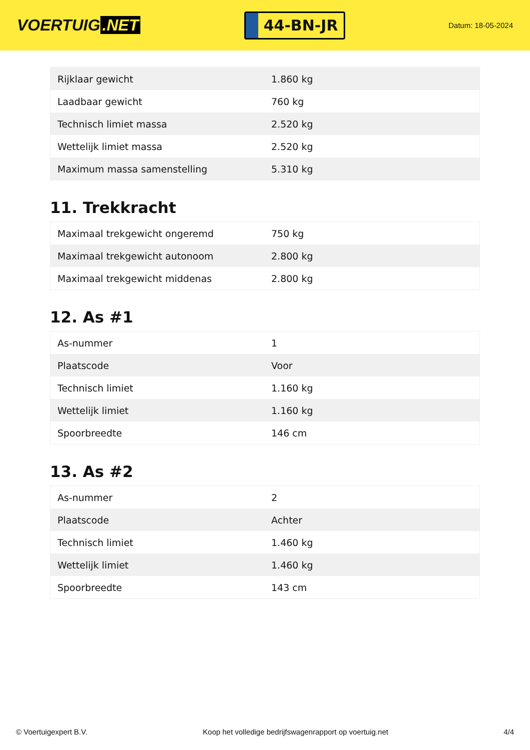VOERTUIG.NET
44-BN-JR
Datum: 18-05-2024
| Rijklaar gewicht | 1.860 kg |
| Laadbaar gewicht | 760 kg |
| Technisch limiet massa | 2.520 kg |
| Wettelijk limiet massa | 2.520 kg |
| Maximum massa samenstelling | 5.310 kg |
11. Trekkracht
| Maximaal trekgewicht ongeremd | 750 kg |
| Maximaal trekgewicht autonoom | 2.800 kg |
| Maximaal trekgewicht middenas | 2.800 kg |
12. As #1
| As-nummer | 1 |
| Plaatscode | Voor |
| Technisch limiet | 1.160 kg |
| Wettelijk limiet | 1.160 kg |
| Spoorbreedte | 146 cm |
13. As #2
| As-nummer | 2 |
| Plaatscode | Achter |
| Technisch limiet | 1.460 kg |
| Wettelijk limiet | 1.460 kg |
| Spoorbreedte | 143 cm |
© Voertuigexpert B.V. Koop het volledige bedrijfswagenrapport op voertuig.net 4/4